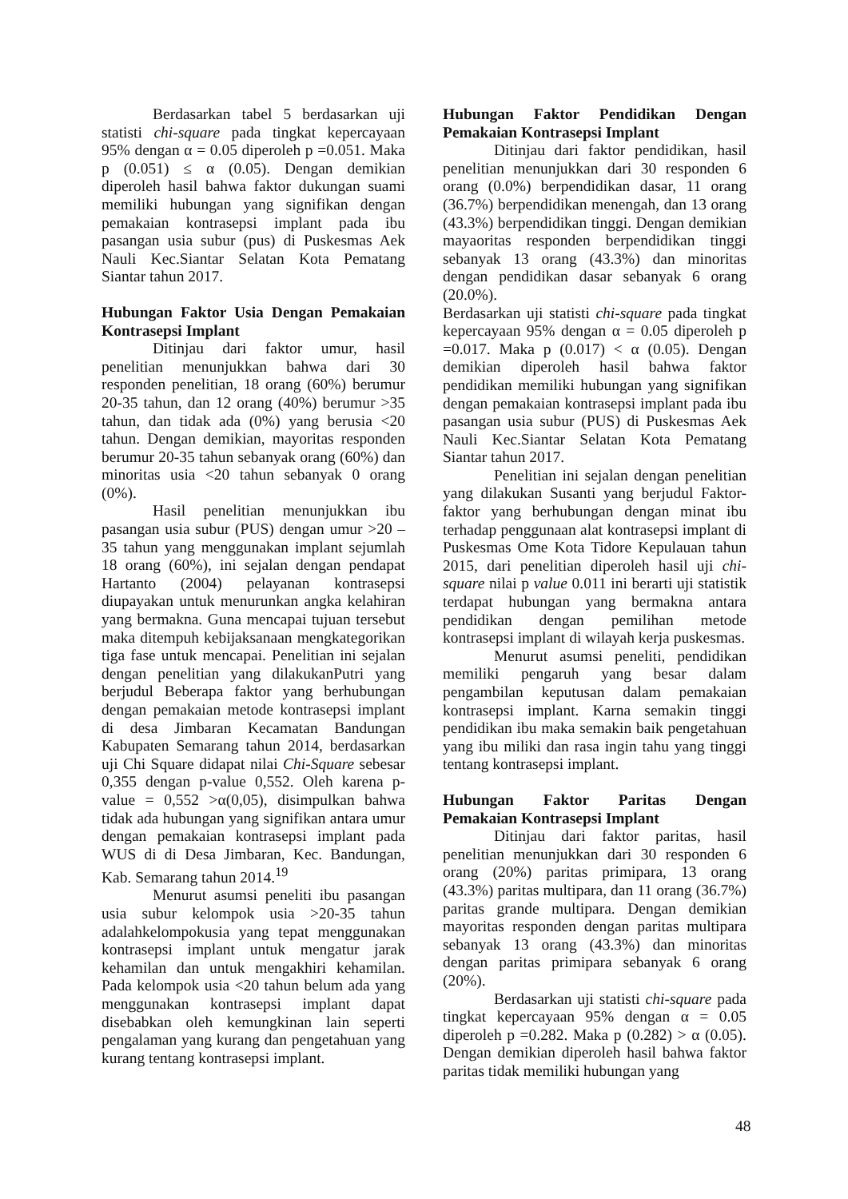Berdasarkan tabel 5 berdasarkan uji statisti chi-square pada tingkat kepercayaan 95% dengan α = 0.05 diperoleh p =0.051. Maka p (0.051) ≤ α (0.05). Dengan demikian diperoleh hasil bahwa faktor dukungan suami memiliki hubungan yang signifikan dengan pemakaian kontrasepsi implant pada ibu pasangan usia subur (pus) di Puskesmas Aek Nauli Kec.Siantar Selatan Kota Pematang Siantar tahun 2017.
Hubungan Faktor Usia Dengan Pemakaian Kontrasepsi Implant
Ditinjau dari faktor umur, hasil penelitian menunjukkan bahwa dari 30 responden penelitian, 18 orang (60%) berumur 20-35 tahun, dan 12 orang (40%) berumur >35 tahun, dan tidak ada (0%) yang berusia <20 tahun. Dengan demikian, mayoritas responden berumur 20-35 tahun sebanyak orang (60%) dan minoritas usia <20 tahun sebanyak 0 orang (0%).
Hasil penelitian menunjukkan ibu pasangan usia subur (PUS) dengan umur >20 – 35 tahun yang menggunakan implant sejumlah 18 orang (60%), ini sejalan dengan pendapat Hartanto (2004) pelayanan kontrasepsi diupayakan untuk menurunkan angka kelahiran yang bermakna. Guna mencapai tujuan tersebut maka ditempuh kebijaksanaan mengkategorikan tiga fase untuk mencapai. Penelitian ini sejalan dengan penelitian yang dilakukanPutri yang berjudul Beberapa faktor yang berhubungan dengan pemakaian metode kontrasepsi implant di desa Jimbaran Kecamatan Bandungan Kabupaten Semarang tahun 2014, berdasarkan uji Chi Square didapat nilai Chi-Square sebesar 0,355 dengan p-value 0,552. Oleh karena p-value = 0,552 >α(0,05), disimpulkan bahwa tidak ada hubungan yang signifikan antara umur dengan pemakaian kontrasepsi implant pada WUS di di Desa Jimbaran, Kec. Bandungan, Kab. Semarang tahun 2014.<sup>19</sup>
Menurut asumsi peneliti ibu pasangan usia subur kelompok usia >20-35 tahun adalahkelompokusia yang tepat menggunakan kontrasepsi implant untuk mengatur jarak kehamilan dan untuk mengakhiri kehamilan. Pada kelompok usia <20 tahun belum ada yang menggunakan kontrasepsi implant dapat disebabkan oleh kemungkinan lain seperti pengalaman yang kurang dan pengetahuan yang kurang tentang kontrasepsi implant.
Hubungan Faktor Pendidikan Dengan Pemakaian Kontrasepsi Implant
Ditinjau dari faktor pendidikan, hasil penelitian menunjukkan dari 30 responden 6 orang (0.0%) berpendidikan dasar, 11 orang (36.7%) berpendidikan menengah, dan 13 orang (43.3%) berpendidikan tinggi. Dengan demikian mayaoritas responden berpendidikan tinggi sebanyak 13 orang (43.3%) dan minoritas dengan pendidikan dasar sebanyak 6 orang (20.0%).
Berdasarkan uji statisti chi-square pada tingkat kepercayaan 95% dengan α = 0.05 diperoleh p =0.017. Maka p (0.017) < α (0.05). Dengan demikian diperoleh hasil bahwa faktor pendidikan memiliki hubungan yang signifikan dengan pemakaian kontrasepsi implant pada ibu pasangan usia subur (PUS) di Puskesmas Aek Nauli Kec.Siantar Selatan Kota Pematang Siantar tahun 2017.
Penelitian ini sejalan dengan penelitian yang dilakukan Susanti yang berjudul Faktor-faktor yang berhubungan dengan minat ibu terhadap penggunaan alat kontrasepsi implant di Puskesmas Ome Kota Tidore Kepulauan tahun 2015, dari penelitian diperoleh hasil uji chi-square nilai p value 0.011 ini berarti uji statistik terdapat hubungan yang bermakna antara pendidikan dengan pemilihan metode kontrasepsi implant di wilayah kerja puskesmas.
Menurut asumsi peneliti, pendidikan memiliki pengaruh yang besar dalam pengambilan keputusan dalam pemakaian kontrasepsi implant. Karna semakin tinggi pendidikan ibu maka semakin baik pengetahuan yang ibu miliki dan rasa ingin tahu yang tinggi tentang kontrasepsi implant.
Hubungan Faktor Paritas Dengan Pemakaian Kontrasepsi Implant
Ditinjau dari faktor paritas, hasil penelitian menunjukkan dari 30 responden 6 orang (20%) paritas primipara, 13 orang (43.3%) paritas multipara, dan 11 orang (36.7%) paritas grande multipara. Dengan demikian mayoritas responden dengan paritas multipara sebanyak 13 orang (43.3%) dan minoritas dengan paritas primipara sebanyak 6 orang (20%).
Berdasarkan uji statisti chi-square pada tingkat kepercayaan 95% dengan α = 0.05 diperoleh p =0.282. Maka p (0.282) > α (0.05). Dengan demikian diperoleh hasil bahwa faktor paritas tidak memiliki hubungan yang
48